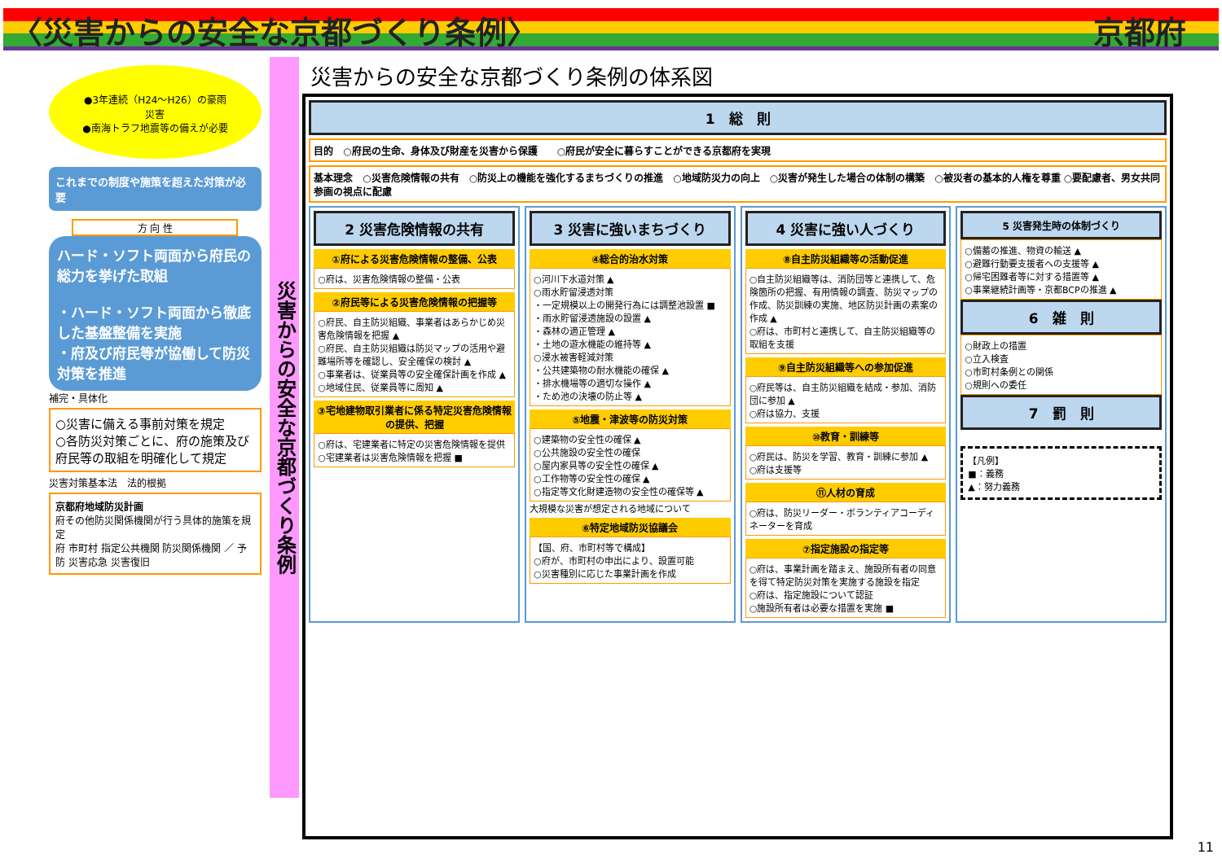〈災害からの安全な京都づくり条例〉 京都府
●3年連続（H24～H26）の豪雨災害
●南海トラフ地震等の備えが必要
これまでの制度や施策を超えた対策が必要
方 向 性
ハード・ソフト両面から府民の総力を挙げた取組
・ハード・ソフト両面から徹底した基盤整備を実施
・府及び府民等が協働して防災対策を推進
補完・具体化
○災害に備える事前対策を規定
○各防災対策ごとに、府の施策及び府民等の取組を明確化して規定
災害対策基本法　法的根拠
京都府地域防災計画
府その他防災関係機関が行う具体的施策を規定
府 市町村 指定公共機関 防災関係機関 ／ 予防 災害応急 災害復旧
災害からの安全な京都づくり条例
災害からの安全な京都づくり条例の体系図
1　総　則
目的　○府民の生命、身体及び財産を災害から保護　　○府民が安全に暮らすことができる京都府を実現
基本理念　○災害危険情報の共有　○防災上の機能を強化するまちづくりの推進　○地域防災力の向上　○災害が発生した場合の体制の構築　○被災者の基本的人権を尊重 ○要配慮者、男女共同参画の視点に配慮
2 災害危険情報の共有
①府による災害危険情報の整備、公表
○府は、災害危険情報の整備・公表
②府民等による災害危険情報の把握等
○府民、自主防災組織、事業者はあらかじめ災害危険情報を把握 ▲
○府民、自主防災組織は防災マップの活用や避難場所等を確認し、安全確保の検討 ▲
○事業者は、従業員等の安全確保計画を作成 ▲
○地域住民、従業員等に周知 ▲
③宅地建物取引業者に係る特定災害危険情報の提供、把握
○府は、宅建業者に特定の災害危険情報を提供
○宅建業者は災害危険情報を把握 ■
3 災害に強いまちづくり
④総合的治水対策
○河川下水道対策 ▲
○雨水貯留浸透対策
・一定規模以上の開発行為には調整池設置 ■
・雨水貯留浸透施設の設置 ▲
・森林の適正管理 ▲
・土地の遊水機能の維持等 ▲
○浸水被害軽減対策
・公共建築物の耐水機能の確保 ▲
・排水機場等の適切な操作 ▲
・ため池の決壊の防止等 ▲
⑤地震・津波等の防災対策
○建築物の安全性の確保 ▲
○公共施設の安全性の確保
○屋内家具等の安全性の確保 ▲
○工作物等の安全性の確保 ▲
○指定等文化財建造物の安全性の確保等 ▲
大規模な災害が想定される地域について
⑥特定地域防災協議会
【国、府、市町村等で構成】
○府が、市町村の申出により、設置可能
○災害種別に応じた事業計画を作成
4 災害に強い人づくり
⑧自主防災組織等の活動促進
○自主防災組織等は、消防団等と連携して、危険箇所の把握、有用情報の調査、防災マップの作成、防災訓練の実施、地区防災計画の素案の作成 ▲
○府は、市町村と連携して、自主防災組織等の取組を支援
⑨自主防災組織等への参加促進
○府民等は、自主防災組織を結成・参加、消防団に参加 ▲
○府は協力、支援
⑩教育・訓練等
○府民は、防災を学習、教育・訓練に参加 ▲　○府は支援等
⑪人材の育成
○府は、防災リーダー・ボランティアコーディネーターを育成
⑦指定施設の指定等
○府は、事業計画を踏まえ、施設所有者の同意を得て特定防災対策を実施する施設を指定
○府は、指定施設について認証
○施設所有者は必要な措置を実施 ■
5 災害発生時の体制づくり
○備蓄の推進、物資の輸送 ▲
○避難行動要支援者への支援等 ▲
○帰宅困難者等に対する措置等 ▲
○事業継続計画等・京都BCPの推進 ▲
6　雑　則
○財政上の措置
○立入検査
○市町村条例との関係
○規則への委任
7　罰　則
【凡例】
■：義務
▲：努力義務
11